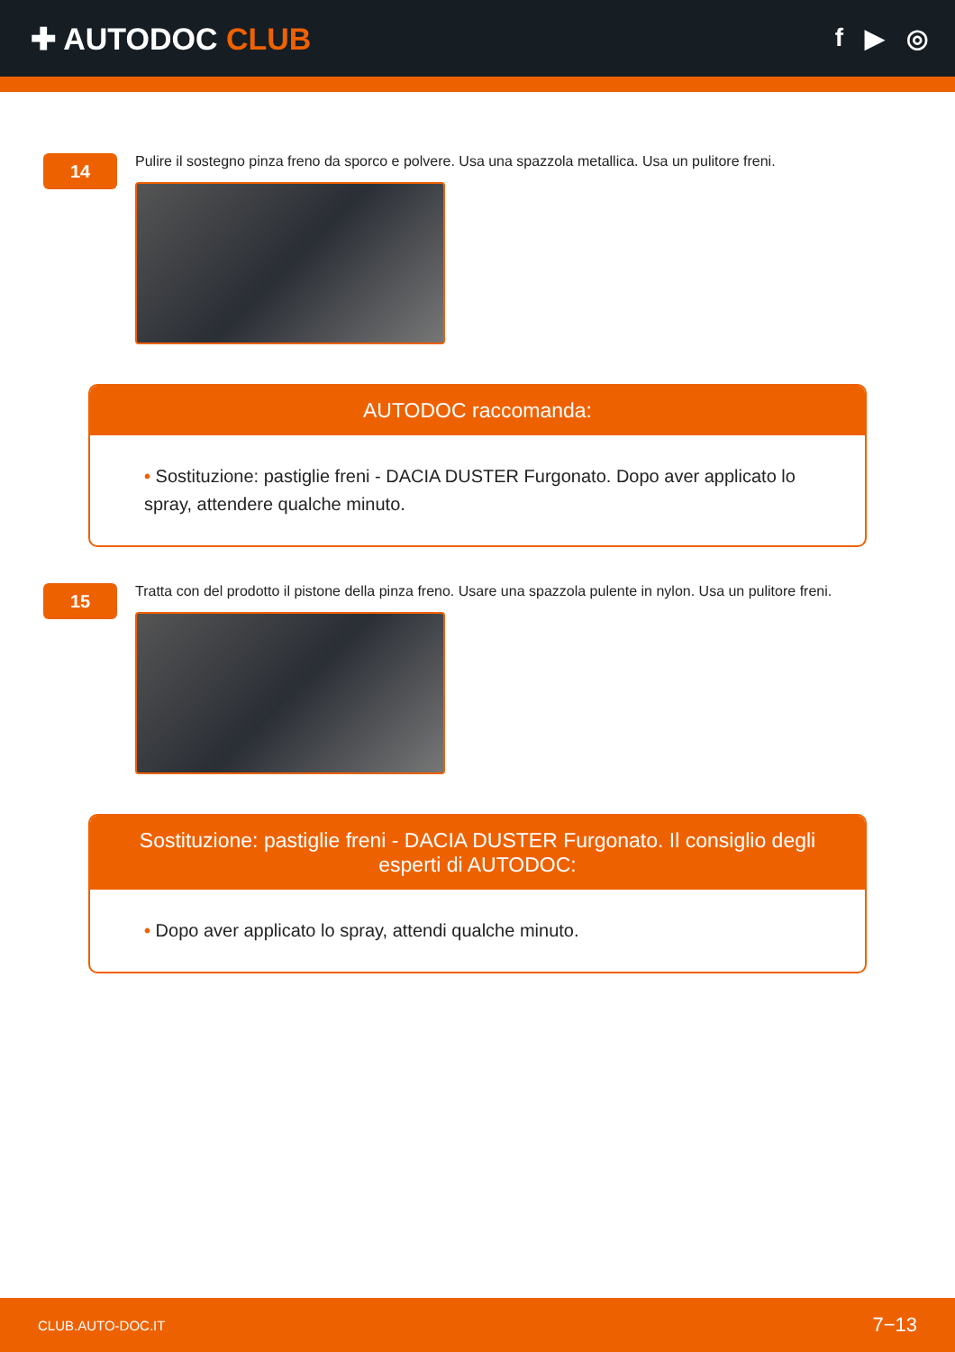✚ AUTODOC CLUB
f ▶ ◎
14
Pulire il sostegno pinza freno da sporco e polvere. Usa una spazzola metallica. Usa un pulitore freni.
AUTODOC raccomanda:
• Sostituzione: pastiglie freni - DACIA DUSTER Furgonato. Dopo aver applicato lo spray, attendere qualche minuto.
15
Tratta con del prodotto il pistone della pinza freno. Usare una spazzola pulente in nylon. Usa un pulitore freni.
Sostituzione: pastiglie freni - DACIA DUSTER Furgonato. Il consiglio degli esperti di AUTODOC:
• Dopo aver applicato lo spray, attendi qualche minuto.
CLUB.AUTO-DOC.IT 7−13